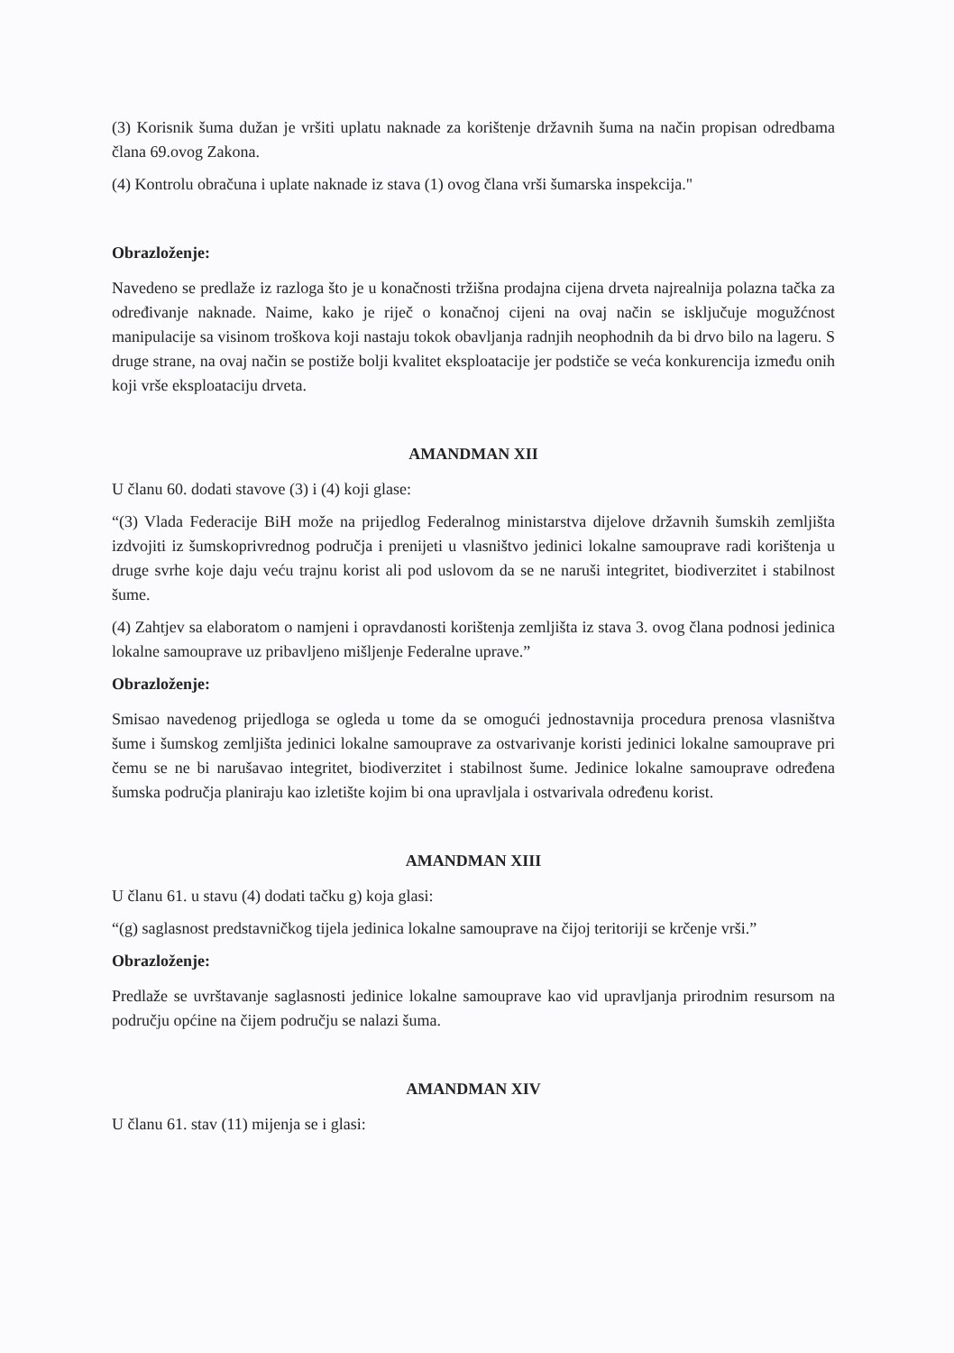(3) Korisnik šuma dužan je vršiti uplatu naknade za korištenje državnih šuma na način propisan odredbama člana 69.ovog Zakona.
(4) Kontrolu obračuna i uplate naknade iz stava (1) ovog člana vrši šumarska inspekcija."
Obrazloženje:
Navedeno se predlaže iz razloga što je u konačnosti tržišna prodajna cijena drveta najrealnija polazna tačka za određivanje naknade. Naime, kako je riječ o konačnoj cijeni na ovaj način se isključuje mogužćnost manipulacije sa visinom troškova koji nastaju tokok obavljanja radnjih neophodnih da bi drvo bilo na lageru. S druge strane, na ovaj način se postiže bolji kvalitet eksploatacije jer podstiče se veća konkurencija između onih koji vrše eksploataciju drveta.
AMANDMAN XII
U članu 60. dodati stavove (3) i (4) koji glase:
“(3) Vlada Federacije BiH može na prijedlog Federalnog ministarstva dijelove državnih šumskih zemljišta izdvojiti iz šumskoprivrednog područja i prenijeti u vlasništvo jedinici lokalne samouprave radi korištenja u druge svrhe koje daju veću trajnu korist ali pod uslovom da se ne naruši integritet, biodiverzitet i stabilnost šume.
(4) Zahtjev sa elaboratom o namjeni i opravdanosti korištenja zemljišta iz stava 3. ovog člana podnosi jedinica lokalne samouprave uz pribavljeno mišljenje Federalne uprave.”
Obrazloženje:
Smisao navedenog prijedloga se ogleda u tome da se omogući jednostavnija procedura prenosa vlasništva šume i šumskog zemljišta jedinici lokalne samouprave za ostvarivanje koristi jedinici lokalne samouprave pri čemu se ne bi narušavao integritet, biodiverzitet i stabilnost šume. Jedinice lokalne samouprave određena šumska područja planiraju kao izletište kojim bi ona upravljala i ostvarivala određenu korist.
AMANDMAN XIII
U članu 61. u stavu (4) dodati tačku g) koja glasi:
“(g) saglasnost predstavničkog tijela jedinica lokalne samouprave na čijoj teritoriji se krčenje vrši.”
Obrazloženje:
Predlaže se uvrštavanje saglasnosti jedinice lokalne samouprave kao vid upravljanja prirodnim resursom na području općine na čijem području se nalazi šuma.
AMANDMAN XIV
U članu 61. stav (11) mijenja se i glasi: